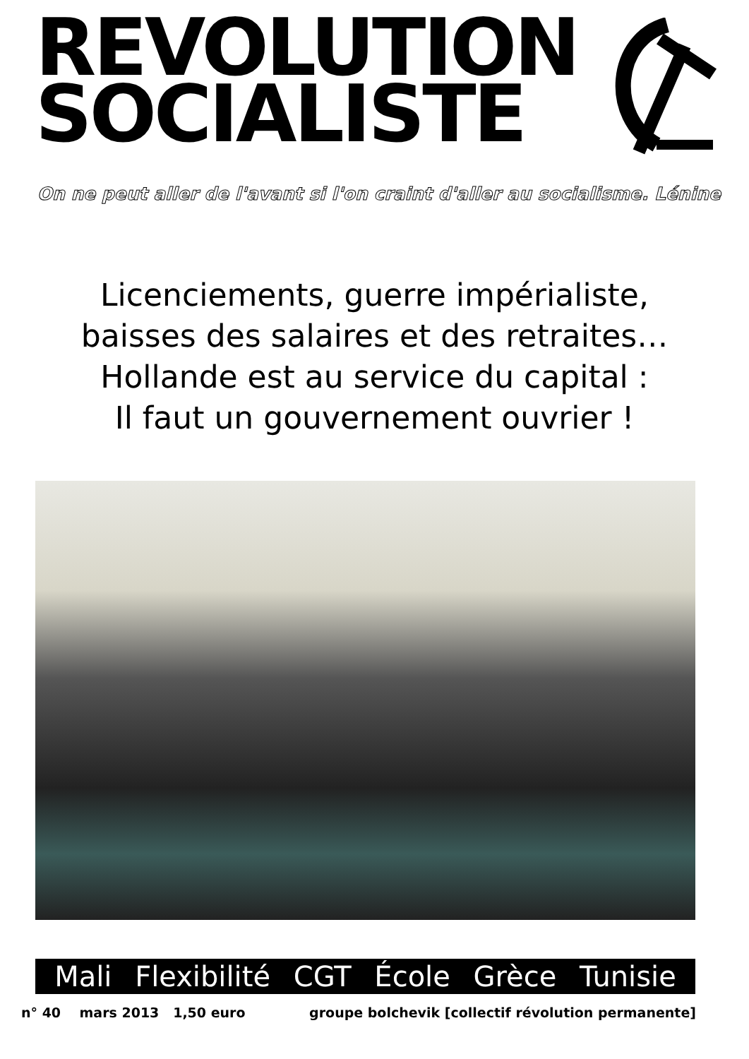REVOLUTION
SOCIALISTE
On ne peut aller de l'avant si l'on craint d'aller au socialisme. Lénine
Licenciements, guerre impérialiste,
baisses des salaires et des retraites…
Hollande est au service du capital :
Il faut un gouvernement ouvrier !
Mali Flexibilité CGT École Grèce Tunisie
n° 40 mars 2013 1,50 euro groupe bolchevik [collectif révolution permanente]